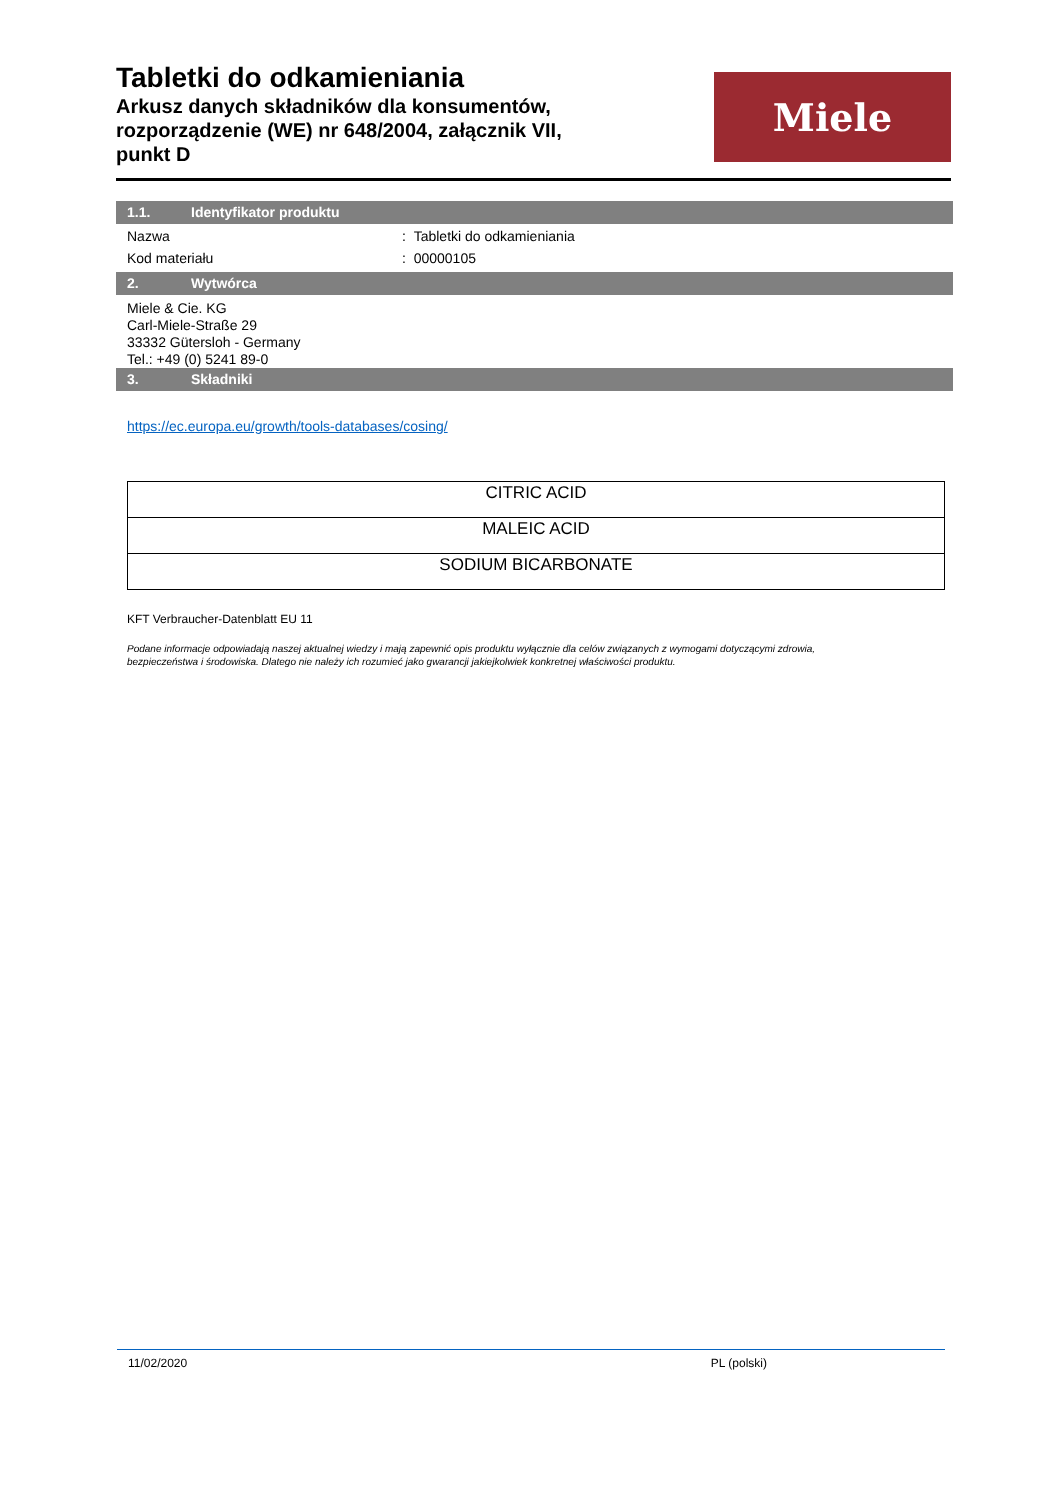Tabletki do odkamieniania
Arkusz danych składników dla konsumentów, rozporządzenie (WE) nr 648/2004, załącznik VII, punkt D
Miele
1.1. Identyfikator produktu
Nazwa: Tabletki do odkamieniania
Kod materiału: 00000105
2. Wytwórca
Miele & Cie. KG
Carl-Miele-Straße 29
33332 Gütersloh - Germany
Tel.: +49 (0) 5241 89-0
3. Składniki
https://ec.europa.eu/growth/tools-databases/cosing/
| CITRIC ACID |
| MALEIC ACID |
| SODIUM BICARBONATE |
KFT Verbraucher-Datenblatt EU 11
Podane informacje odpowiadają naszej aktualnej wiedzy i mają zapewnić opis produktu wyłącznie dla celów związanych z wymogami dotyczącymi zdrowia,
bezpieczeństwa i środowiska. Dlatego nie należy ich rozumieć jako gwarancji jakiejkolwiek konkretnej właściwości produktu.
11/02/2020 PL (polski)